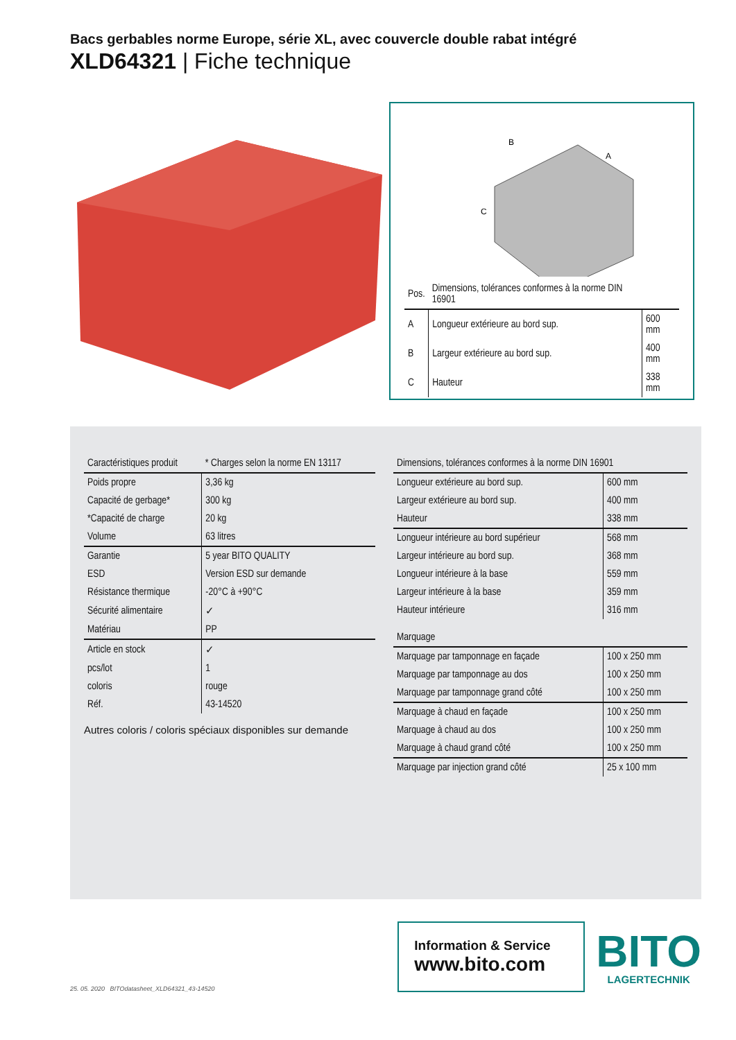Bacs gerbables norme Europe, série XL, avec couvercle double rabat intégré
XLD64321 | Fiche technique
B
A
C
| Pos. | Dimensions, tolérances conformes à la norme DIN 16901 | |
| --- | --- | --- |
| A | Longueur extérieure au bord sup. | 600 mm |
| B | Largeur extérieure au bord sup. | 400 mm |
| C | Hauteur | 338 mm |
| Caractéristiques produit | * Charges selon la norme EN 13117 |
| --- | --- |
| Poids propre | 3,36 kg |
| Capacité de gerbage* | 300 kg |
| *Capacité de charge | 20 kg |
| Volume | 63 litres |
| Garantie | 5 year BITO QUALITY |
| ESD | Version ESD sur demande |
| Résistance thermique | -20°C à +90°C |
| Sécurité alimentaire | ✓ |
| Matériau | PP |
| Article en stock | ✓ |
| pcs/lot | 1 |
| coloris | rouge |
| Réf. | 43-14520 |
Autres coloris / coloris spéciaux disponibles sur demande
| Dimensions, tolérances conformes à la norme DIN 16901 | |
| --- | --- |
| Longueur extérieure au bord sup. | 600 mm |
| Largeur extérieure au bord sup. | 400 mm |
| Hauteur | 338 mm |
| Longueur intérieure au bord supérieur | 568 mm |
| Largeur intérieure au bord sup. | 368 mm |
| Longueur intérieure à la base | 559 mm |
| Largeur intérieure à la base | 359 mm |
| Hauteur intérieure | 316 mm |
| Marquage | |
| Marquage par tamponnage en façade | 100 x 250 mm |
| Marquage par tamponnage au dos | 100 x 250 mm |
| Marquage par tamponnage grand côté | 100 x 250 mm |
| Marquage à chaud en façade | 100 x 250 mm |
| Marquage à chaud au dos | 100 x 250 mm |
| Marquage à chaud grand côté | 100 x 250 mm |
| Marquage par injection grand côté | 25 x 100 mm |
25. 05. 2020 BITOdatasheet_XLD64321_43-14520
Information & Service
www.bito.com
BITO
LAGERTECHNIK